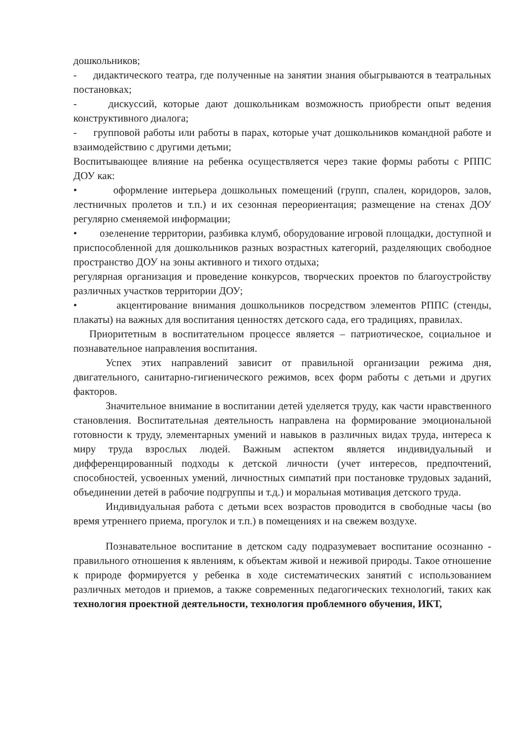дошкольников;
- дидактического театра, где полученные на занятии знания обыгрываются в театральных постановках;
- дискуссий, которые дают дошкольникам возможность приобрести опыт ведения конструктивного диалога;
- групповой работы или работы в парах, которые учат дошкольников командной работе и взаимодействию с другими детьми;
Воспитывающее влияние на ребенка осуществляется через такие формы работы с РППС ДОУ как:
• оформление интерьера дошкольных помещений (групп, спален, коридоров, залов, лестничных пролетов и т.п.) и их сезонная переориентация; размещение на стенах ДОУ регулярно сменяемой информации;
• озеленение территории, разбивка клумб, оборудование игровой площадки, доступной и приспособленной для дошкольников разных возрастных категорий, разделяющих свободное пространство ДОУ на зоны активного и тихого отдыха;
регулярная организация и проведение конкурсов, творческих проектов по благоустройству различных участков территории ДОУ;
• акцентирование внимания дошкольников посредством элементов РППС (стенды, плакаты) на важных для воспитания ценностях детского сада, его традициях, правилах.
Приоритетным в воспитательном процессе является – патриотическое, социальное и познавательное направления воспитания.
Успех этих направлений зависит от правильной организации режима дня, двигательного, санитарно-гигиенического режимов, всех форм работы с детьми и других факторов.
Значительное внимание в воспитании детей уделяется труду, как части нравственного становления. Воспитательная деятельность направлена на формирование эмоциональной готовности к труду, элементарных умений и навыков в различных видах труда, интереса к миру труда взрослых людей. Важным аспектом является индивидуальный и дифференцированный подходы к детской личности (учет интересов, предпочтений, способностей, усвоенных умений, личностных симпатий при постановке трудовых заданий, объединении детей в рабочие подгруппы и т.д.) и моральная мотивация детского труда.
Индивидуальная работа с детьми всех возрастов проводится в свободные часы (во время утреннего приема, прогулок и т.п.) в помещениях и на свежем воздухе.
Познавательное воспитание в детском саду подразумевает воспитание осознанно - правильного отношения к явлениям, к объектам живой и неживой природы. Такое отношение к природе формируется у ребенка в ходе систематических занятий с использованием различных методов и приемов, а также современных педагогических технологий, таких как технология проектной деятельности, технология проблемного обучения, ИКТ,